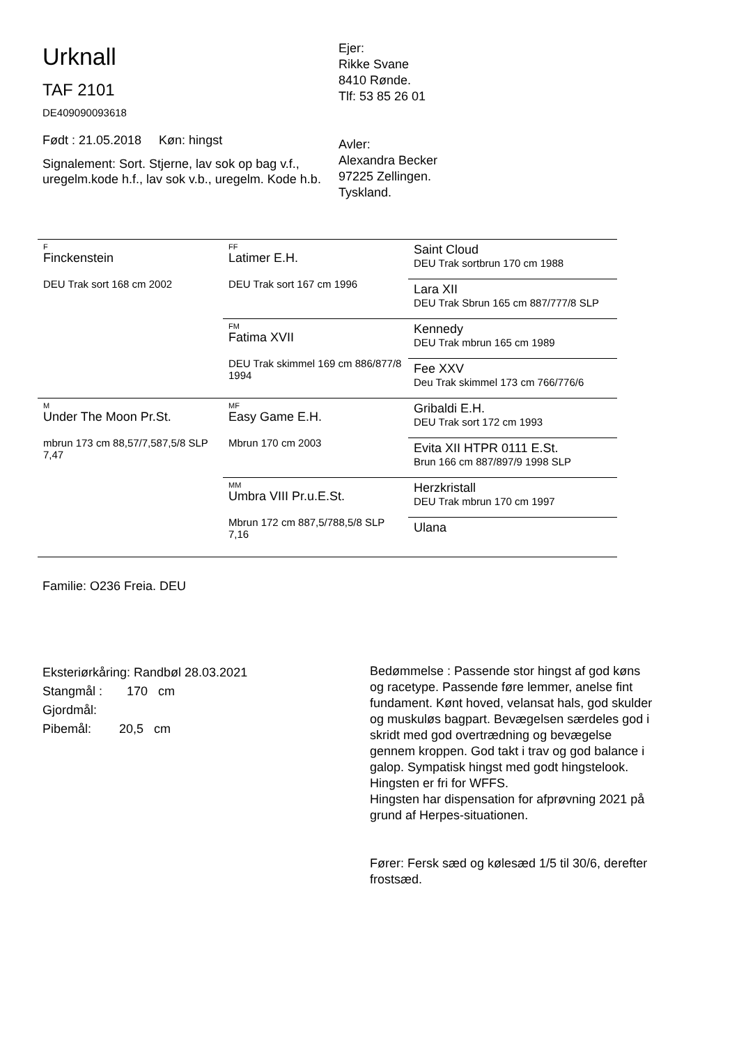Urknall
TAF 2101
DE409090093618
Født : 21.05.2018 Køn: hingst
Signalement: Sort. Stjerne, lav sok op bag v.f., uregelm.kode h.f., lav sok v.b., uregelm. Kode h.b.
Ejer:
Rikke Svane
8410 Rønde.
Tlf: 53 85 26 01
Avler:
Alexandra Becker
97225 Zellingen.
Tyskland.
| F Finckenstein DEU Trak sort 168 cm 2002 | FF Latimer E.H. DEU Trak sort 167 cm 1996 | Saint Cloud DEU Trak sortbrun 170 cm 1988 |
| | | Lara XII DEU Trak Sbrun 165 cm 887/777/8 SLP |
| | FM Fatima XVII DEU Trak skimmel 169 cm 886/877/8 1994 | Kennedy DEU Trak mbrun 165 cm 1989 |
| | | Fee XXV Deu Trak skimmel 173 cm 766/776/6 |
| M Under The Moon Pr.St. mbrun 173 cm 88,57/7,587,5/8 SLP 7,47 | MF Easy Game E.H. Mbrun 170 cm 2003 | Gribaldi E.H. DEU Trak sort 172 cm 1993 |
| | | Evita XII HTPR 0111 E.St. Brun 166 cm 887/897/9 1998 SLP |
| | MM Umbra VIII Pr.u.E.St. Mbrun 172 cm 887,5/788,5/8 SLP 7,16 | Herzkristall DEU Trak mbrun 170 cm 1997 |
| | | Ulana |
Familie: O236 Freia. DEU
Eksteriørkåring: Randbøl 28.03.2021
Stangmål : 170 cm
Gjordmål:
Pibemål: 20,5 cm
Bedømmelse : Passende stor hingst af god køns og racetype. Passende føre lemmer, anelse fint fundament. Kønt hoved, velansat hals, god skulder og muskuløs bagpart. Bevægelsen særdeles god i skridt med god overtrædning og bevægelse gennem kroppen. God takt i trav og god balance i galop. Sympatisk hingst med godt hingstelook. Hingsten er fri for WFFS.
Hingsten har dispensation for afprøvning 2021 på grund af Herpes-situationen.
Fører: Fersk sæd og kølesæd 1/5 til 30/6, derefter frostsæd.